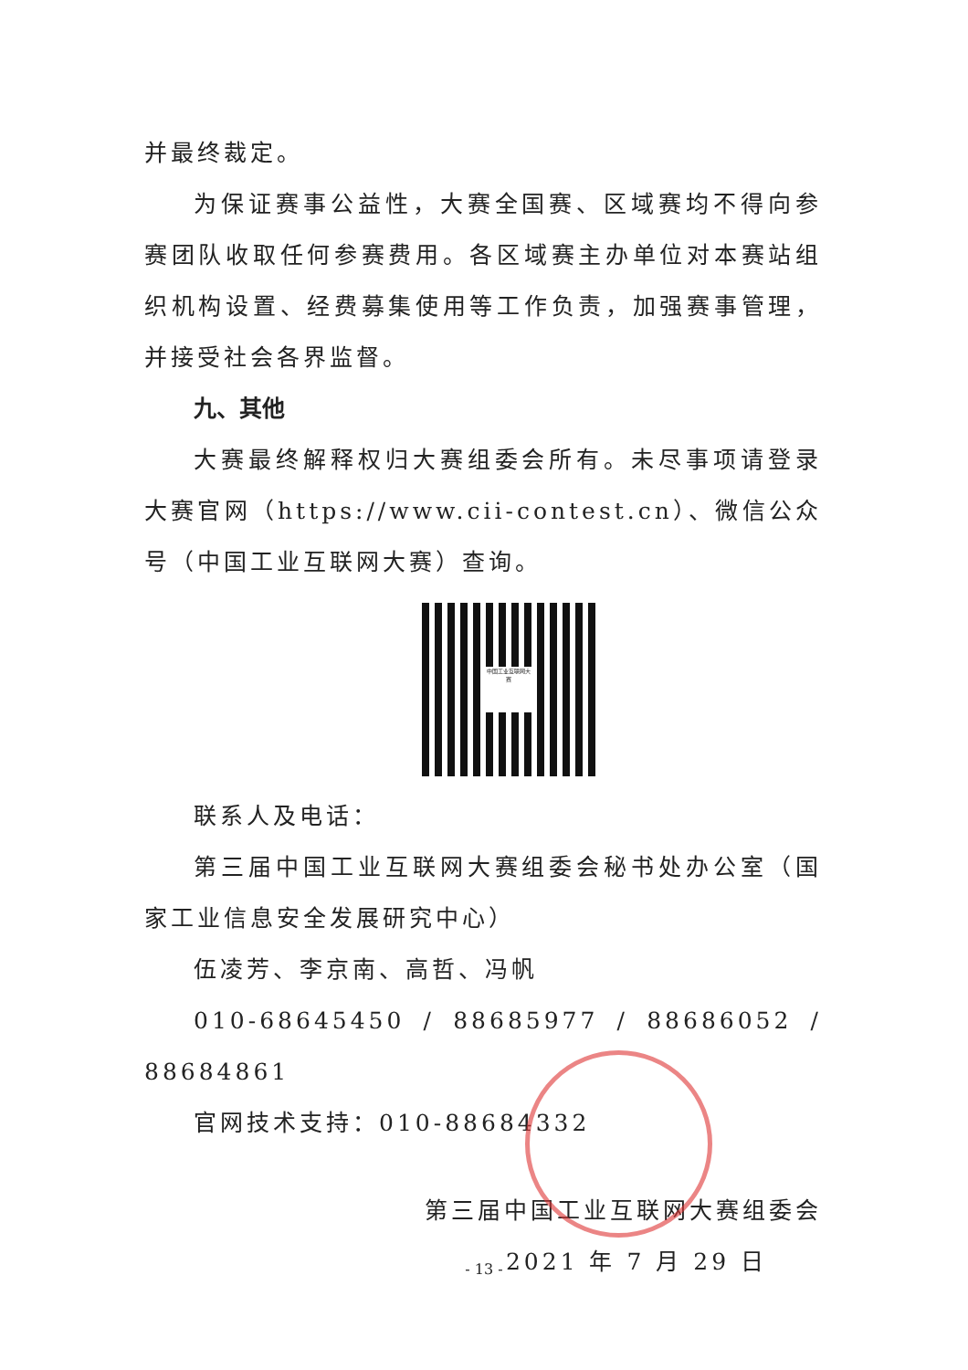并最终裁定。
为保证赛事公益性，大赛全国赛、区域赛均不得向参赛团队收取任何参赛费用。各区域赛主办单位对本赛站组织机构设置、经费募集使用等工作负责，加强赛事管理，并接受社会各界监督。
九、其他
大赛最终解释权归大赛组委会所有。未尽事项请登录大赛官网（https://www.cii-contest.cn）、微信公众号（中国工业互联网大赛）查询。
中国工业互联网大赛
联系人及电话：
第三届中国工业互联网大赛组委会秘书处办公室（国家工业信息安全发展研究中心）
伍凌芳、李京南、高哲、冯帆
010-68645450 / 88685977 / 88686052 / 88684861
官网技术支持：010-88684332
第三届中国工业互联网大赛组委会
2021 年 7 月 29 日
- 13 -